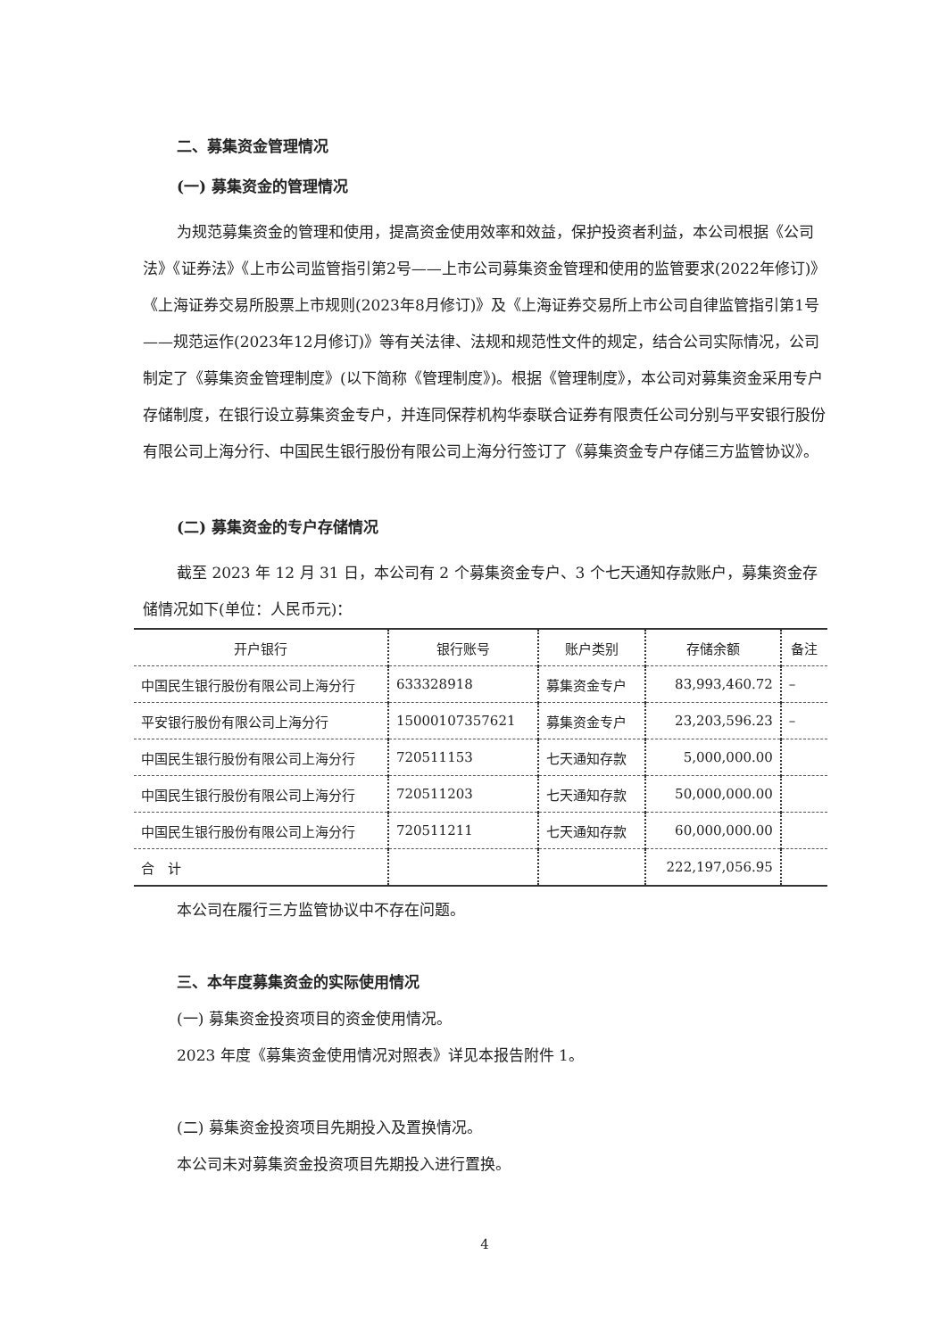二、募集资金管理情况
(一) 募集资金的管理情况
为规范募集资金的管理和使用，提高资金使用效率和效益，保护投资者利益，本公司根据《公司法》《证券法》《上市公司监管指引第2号——上市公司募集资金管理和使用的监管要求(2022年修订)》《上海证券交易所股票上市规则(2023年8月修订)》及《上海证券交易所上市公司自律监管指引第1号——规范运作(2023年12月修订)》等有关法律、法规和规范性文件的规定，结合公司实际情况，公司制定了《募集资金管理制度》(以下简称《管理制度》)。根据《管理制度》，本公司对募集资金采用专户存储制度，在银行设立募集资金专户，并连同保荐机构华泰联合证券有限责任公司分别与平安银行股份有限公司上海分行、中国民生银行股份有限公司上海分行签订了《募集资金专户存储三方监管协议》。
(二) 募集资金的专户存储情况
截至 2023 年 12 月 31 日，本公司有 2 个募集资金专户、3 个七天通知存款账户，募集资金存储情况如下(单位：人民币元)：
| 开户银行 | 银行账号 | 账户类别 | 存储余额 | 备注 |
| --- | --- | --- | --- | --- |
| 中国民生银行股份有限公司上海分行 | 633328918 | 募集资金专户 | 83,993,460.72 | – |
| 平安银行股份有限公司上海分行 | 15000107357621 | 募集资金专户 | 23,203,596.23 | – |
| 中国民生银行股份有限公司上海分行 | 720511153 | 七天通知存款 | 5,000,000.00 | |
| 中国民生银行股份有限公司上海分行 | 720511203 | 七天通知存款 | 50,000,000.00 | |
| 中国民生银行股份有限公司上海分行 | 720511211 | 七天通知存款 | 60,000,000.00 | |
| 合 计 | | | 222,197,056.95 | |
本公司在履行三方监管协议中不存在问题。
三、本年度募集资金的实际使用情况
(一) 募集资金投资项目的资金使用情况。
2023 年度《募集资金使用情况对照表》详见本报告附件 1。
(二) 募集资金投资项目先期投入及置换情况。
本公司未对募集资金投资项目先期投入进行置换。
4